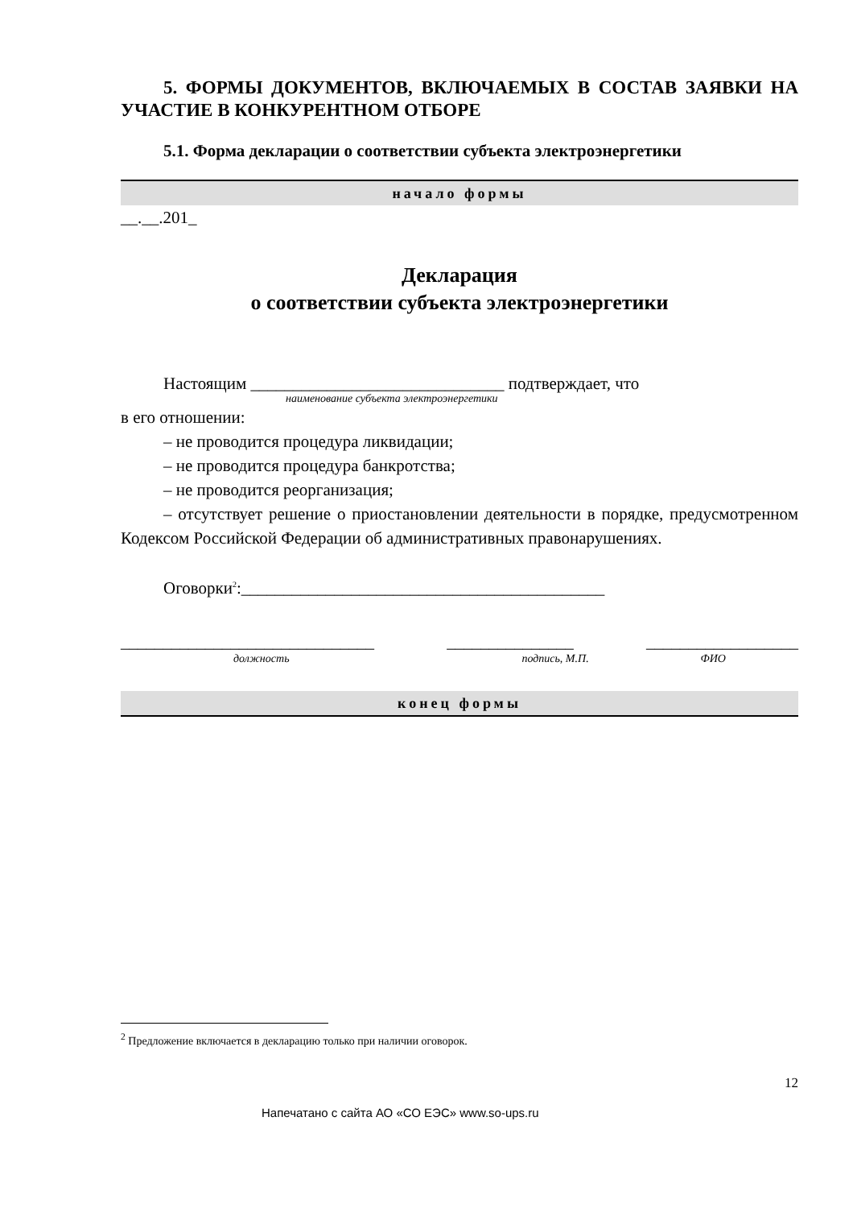5. ФОРМЫ ДОКУМЕНТОВ, ВКЛЮЧАЕМЫХ В СОСТАВ ЗАЯВКИ НА УЧАСТИЕ В КОНКУРЕНТНОМ ОТБОРЕ
5.1. Форма декларации о соответствии субъекта электроэнергетики
начало формы
__.__.201_
Декларация
о соответствии субъекта электроэнергетики
Настоящим ______________________________ подтверждает, что
наименование субъекта электроэнергетики
в его отношении:
– не проводится процедура ликвидации;
– не проводится процедура банкротства;
– не проводится реорганизация;
– отсутствует решение о приостановлении деятельности в порядке, предусмотренном Кодексом Российской Федерации об административных правонарушениях.
Оговорки<sup>2</sup>:___________________________________________
______________________________ _______________ __________________
должность подпись, М.П. ФИО
конец формы
<sup>2</sup> Предложение включается в декларацию только при наличии оговорок.
12
Напечатано с сайта АО «СО ЕЭС» www.so-ups.ru